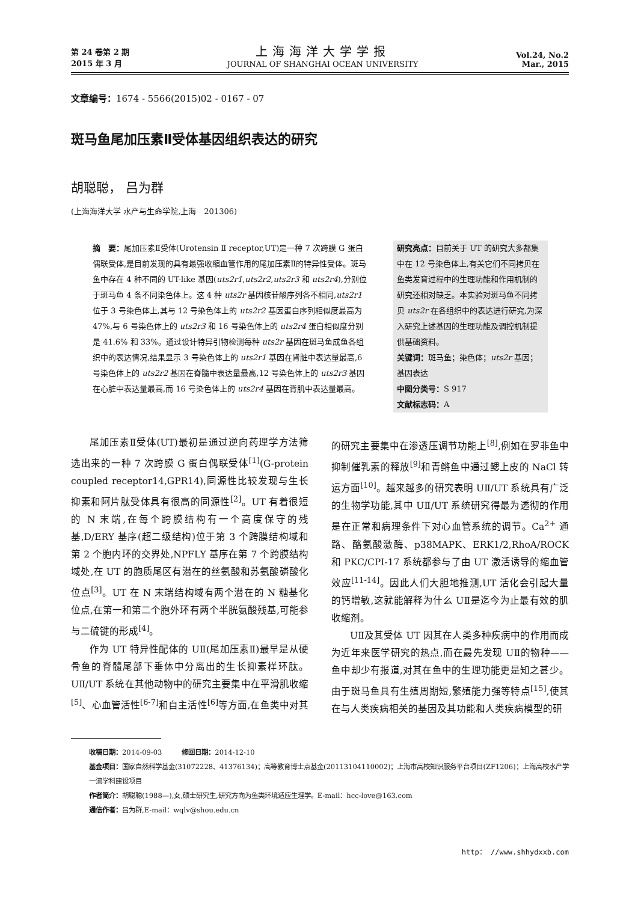第 24 卷第 2 期
2015 年 3 月
上海海洋大学学报
JOURNAL OF SHANGHAI OCEAN UNIVERSITY
Vol.24, No.2
Mar., 2015
文章编号：1674 - 5566(2015)02 - 0167 - 07
斑马鱼尾加压素Ⅱ受体基因组织表达的研究
胡聪聪， 吕为群
(上海海洋大学 水产与生命学院,上海　201306)
摘　要：尾加压素Ⅱ受体(Urotensin Ⅱ receptor,UT)是一种 7 次跨膜 G 蛋白偶联受体,是目前发现的具有最强收缩血管作用的尾加压素Ⅱ的特异性受体。斑马鱼中存在 4 种不同的 UT-like 基因(uts2r1,uts2r2,uts2r3 和 uts2r4),分别位于斑马鱼 4 条不同染色体上。这 4 种 uts2r 基因核苷酸序列各不相同,uts2r1 位于 3 号染色体上,其与 12 号染色体上的 uts2r2 基因蛋白序列相似度最高为 47%,与 6 号染色体上的 uts2r3 和 16 号染色体上的 uts2r4 蛋白相似度分别是 41.6% 和 33%。通过设计特异引物检测每种 uts2r 基因在斑马鱼成鱼各组织中的表达情况,结果显示 3 号染色体上的 uts2r1 基因在肾脏中表达量最高,6 号染色体上的 uts2r2 基因在脊髓中表达量最高,12 号染色体上的 uts2r3 基因在心脏中表达量最高,而 16 号染色体上的 uts2r4 基因在背肌中表达量最高。
研究亮点：目前关于 UT 的研究大多都集中在 12 号染色体上,有关它们不同拷贝在鱼类发育过程中的生理功能和作用机制的研究还相对缺乏。本实验对斑马鱼不同拷贝 uts2r 在各组织中的表达进行研究,为深入研究上述基因的生理功能及调控机制提供基础资料。
关键词：斑马鱼；染色体；uts2r 基因；基因表达
中图分类号：S 917
文献标志码：A
尾加压素Ⅱ受体(UT)最初是通过逆向药理学方法筛选出来的一种 7 次跨膜 G 蛋白偶联受体<sup>[1]</sup>(G-protein coupled receptor14,GPR14),同源性比较发现与生长抑素和阿片肽受体具有很高的同源性<sup>[2]</sup>。UT 有着很短的 N 末端,在每个跨膜结构有一个高度保守的残基,D/ERY 基序(超二级结构)位于第 3 个跨膜结构域和第 2 个胞内环的交界处,NPFLY 基序在第 7 个跨膜结构域处,在 UT 的胞质尾区有潜在的丝氨酸和苏氨酸磷酸化位点<sup>[3]</sup>。UT 在 N 末端结构域有两个潜在的 N 糖基化位点,在第一和第二个胞外环有两个半胱氨酸残基,可能参与二硫键的形成<sup>[4]</sup>。
作为 UT 特异性配体的 UⅡ(尾加压素Ⅱ)最早是从硬骨鱼的脊髓尾部下垂体中分离出的生长抑素样环肽。UⅡ/UT 系统在其他动物中的研究主要集中在平滑肌收缩<sup>[5]</sup>、心血管活性<sup>[6-7]</sup>和自主活性<sup>[6]</sup>等方面,在鱼类中对其的研究主要集中在渗透压调节功能上<sup>[8]</sup>,例如在罗非鱼中抑制催乳素的释放<sup>[9]</sup>和青鳉鱼中通过鳃上皮的 NaCl 转运方面<sup>[10]</sup>。越来越多的研究表明 UⅡ/UT 系统具有广泛的生物学功能,其中 UⅡ/UT 系统研究得最为透彻的作用是在正常和病理条件下对心血管系统的调节。Ca<sup>2+</sup> 通路、酪氨酸激酶、p38MAPK、ERK1/2,RhoA/ROCK 和 PKC/CPI-17 系统都参与了由 UT 激活诱导的缩血管效应<sup>[11-14]</sup>。因此人们大胆地推测,UT 活化会引起大量的钙增敏,这就能解释为什么 UⅡ是迄今为止最有效的肌收缩剂。
UⅡ及其受体 UT 因其在人类多种疾病中的作用而成为近年来医学研究的热点,而在最先发现 UⅡ的物种——鱼中却少有报道,对其在鱼中的生理功能更是知之甚少。由于斑马鱼具有生殖周期短,繁殖能力强等特点<sup>[15]</sup>,使其在与人类疾病相关的基因及其功能和人类疾病模型的研
收稿日期：2014-09-03　　　修回日期：2014-12-10
基金项目：国家自然科学基金(31072228、41376134)；高等教育博士点基金(20113104110002)；上海市高校知识服务平台项目(ZF1206)；上海高校水产学一流学科建设项目
作者简介：胡聪聪(1988—),女,硕士研究生,研究方向为鱼类环境适应生理学。E-mail：hcc-love@163.com
通信作者：吕为群,E-mail：wqlv@shou.edu.cn
http： //www.shhydxxb.com